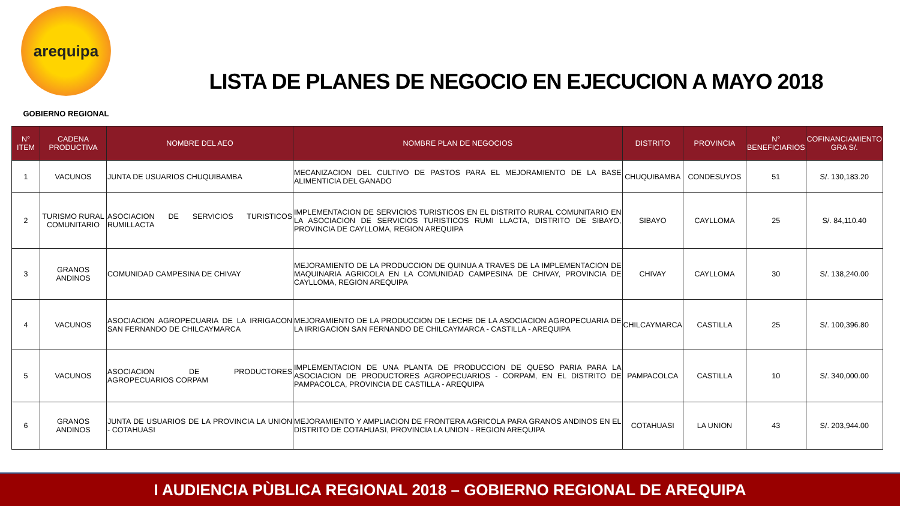arequipa
GOBIERNO REGIONAL
LISTA DE PLANES DE NEGOCIO EN EJECUCION A MAYO 2018
| N° ITEM | CADENA PRODUCTIVA | NOMBRE DEL AEO | NOMBRE PLAN DE NEGOCIOS | DISTRITO | PROVINCIA | N° BENEFICIARIOS | COFINANCIAMIENTO GRA S/. |
| --- | --- | --- | --- | --- | --- | --- | --- |
| 1 | VACUNOS | JUNTA DE USUARIOS CHUQUIBAMBA | MECANIZACION DEL CULTIVO DE PASTOS PARA EL MEJORAMIENTO DE LA BASE ALIMENTICIA DEL GANADO | CHUQUIBAMBA | CONDESUYOS | 51 | S/. 130,183.20 |
| 2 | TURISMO RURAL COMUNITARIO | ASOCIACION DE SERVICIOS TURISTICOS RUMILLACTA | IMPLEMENTACION DE SERVICIOS TURISTICOS EN EL DISTRITO RURAL COMUNITARIO EN LA ASOCIACION DE SERVICIOS TURISTICOS RUMI LLACTA, DISTRITO DE SIBAYO, PROVINCIA DE CAYLLOMA, REGION AREQUIPA | SIBAYO | CAYLLOMA | 25 | S/. 84,110.40 |
| 3 | GRANOS ANDINOS | COMUNIDAD CAMPESINA DE CHIVAY | MEJORAMIENTO DE LA PRODUCCION DE QUINUA A TRAVES DE LA IMPLEMENTACION DE MAQUINARIA AGRICOLA EN LA COMUNIDAD CAMPESINA DE CHIVAY, PROVINCIA DE CAYLLOMA, REGION AREQUIPA | CHIVAY | CAYLLOMA | 30 | S/. 138,240.00 |
| 4 | VACUNOS | ASOCIACION AGROPECUARIA DE LA IRRIGACON SAN FERNANDO DE CHILCAYMARCA | MEJORAMIENTO DE LA PRODUCCION DE LECHE DE LA ASOCIACION AGROPECUARIA DE LA IRRIGACION SAN FERNANDO DE CHILCAYMARCA - CASTILLA - AREQUIPA | CHILCAYMARCA | CASTILLA | 25 | S/. 100,396.80 |
| 5 | VACUNOS | ASOCIACION DE PRODUCTORES AGROPECUARIOS CORPAM | IMPLEMENTACION DE UNA PLANTA DE PRODUCCION DE QUESO PARIA PARA LA ASOCIACION DE PRODUCTORES AGROPECUARIOS - CORPAM, EN EL DISTRITO DE PAMPACOLCA, PROVINCIA DE CASTILLA - AREQUIPA | PAMPACOLCA | CASTILLA | 10 | S/. 340,000.00 |
| 6 | GRANOS ANDINOS | JUNTA DE USUARIOS DE LA PROVINCIA LA UNION - COTAHUASI | MEJORAMIENTO Y AMPLIACION DE FRONTERA AGRICOLA PARA GRANOS ANDINOS EN EL DISTRITO DE COTAHUASI, PROVINCIA LA UNION - REGION AREQUIPA | COTAHUASI | LA UNION | 43 | S/. 203,944.00 |
I AUDIENCIA PÙBLICA REGIONAL 2018 – GOBIERNO REGIONAL DE AREQUIPA